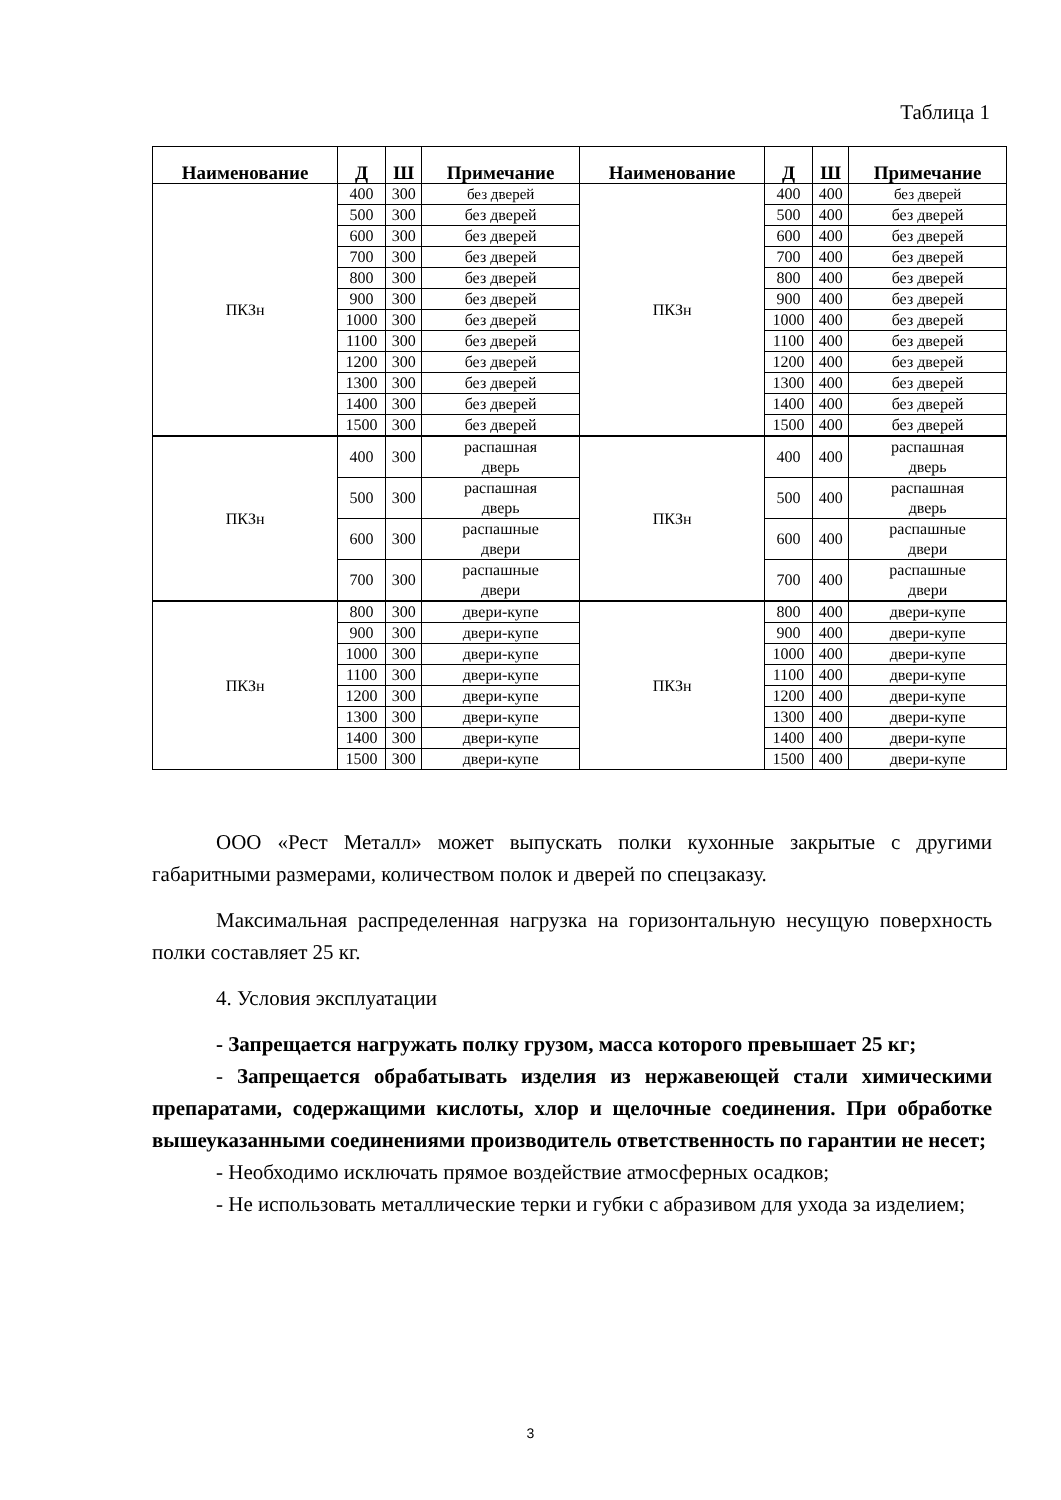Таблица 1
| Наименование | Д | Ш | Примечание | Наименование | Д | Ш | Примечание |
| --- | --- | --- | --- | --- | --- | --- | --- |
| ПКЗн | 400 | 300 | без дверей | ПКЗн | 400 | 400 | без дверей |
| | 500 | 300 | без дверей | | 500 | 400 | без дверей |
| | 600 | 300 | без дверей | | 600 | 400 | без дверей |
| | 700 | 300 | без дверей | | 700 | 400 | без дверей |
| | 800 | 300 | без дверей | | 800 | 400 | без дверей |
| | 900 | 300 | без дверей | | 900 | 400 | без дверей |
| | 1000 | 300 | без дверей | | 1000 | 400 | без дверей |
| | 1100 | 300 | без дверей | | 1100 | 400 | без дверей |
| | 1200 | 300 | без дверей | | 1200 | 400 | без дверей |
| | 1300 | 300 | без дверей | | 1300 | 400 | без дверей |
| | 1400 | 300 | без дверей | | 1400 | 400 | без дверей |
| | 1500 | 300 | без дверей | | 1500 | 400 | без дверей |
| ПКЗн | 400 | 300 | распашная дверь | ПКЗн | 400 | 400 | распашная дверь |
| | 500 | 300 | распашная дверь | | 500 | 400 | распашная дверь |
| | 600 | 300 | распашные двери | | 600 | 400 | распашные двери |
| | 700 | 300 | распашные двери | | 700 | 400 | распашные двери |
| ПКЗн | 800 | 300 | двери-купе | ПКЗн | 800 | 400 | двери-купе |
| | 900 | 300 | двери-купе | | 900 | 400 | двери-купе |
| | 1000 | 300 | двери-купе | | 1000 | 400 | двери-купе |
| | 1100 | 300 | двери-купе | | 1100 | 400 | двери-купе |
| | 1200 | 300 | двери-купе | | 1200 | 400 | двери-купе |
| | 1300 | 300 | двери-купе | | 1300 | 400 | двери-купе |
| | 1400 | 300 | двери-купе | | 1400 | 400 | двери-купе |
| | 1500 | 300 | двери-купе | | 1500 | 400 | двери-купе |
ООО «Рест Металл» может выпускать полки кухонные закрытые с другими габаритными размерами, количеством полок и дверей по спецзаказу.
Максимальная распределенная нагрузка на горизонтальную несущую поверхность полки составляет 25 кг.
4. Условия эксплуатации
- Запрещается нагружать полку грузом, масса которого превышает 25 кг;
- Запрещается обрабатывать изделия из нержавеющей стали химическими препаратами, содержащими кислоты, хлор и щелочные соединения. При обработке вышеуказанными соединениями производитель ответственность по гарантии не несет;
- Необходимо исключать прямое воздействие атмосферных осадков;
- Не использовать металлические терки и губки с абразивом для ухода за изделием;
3